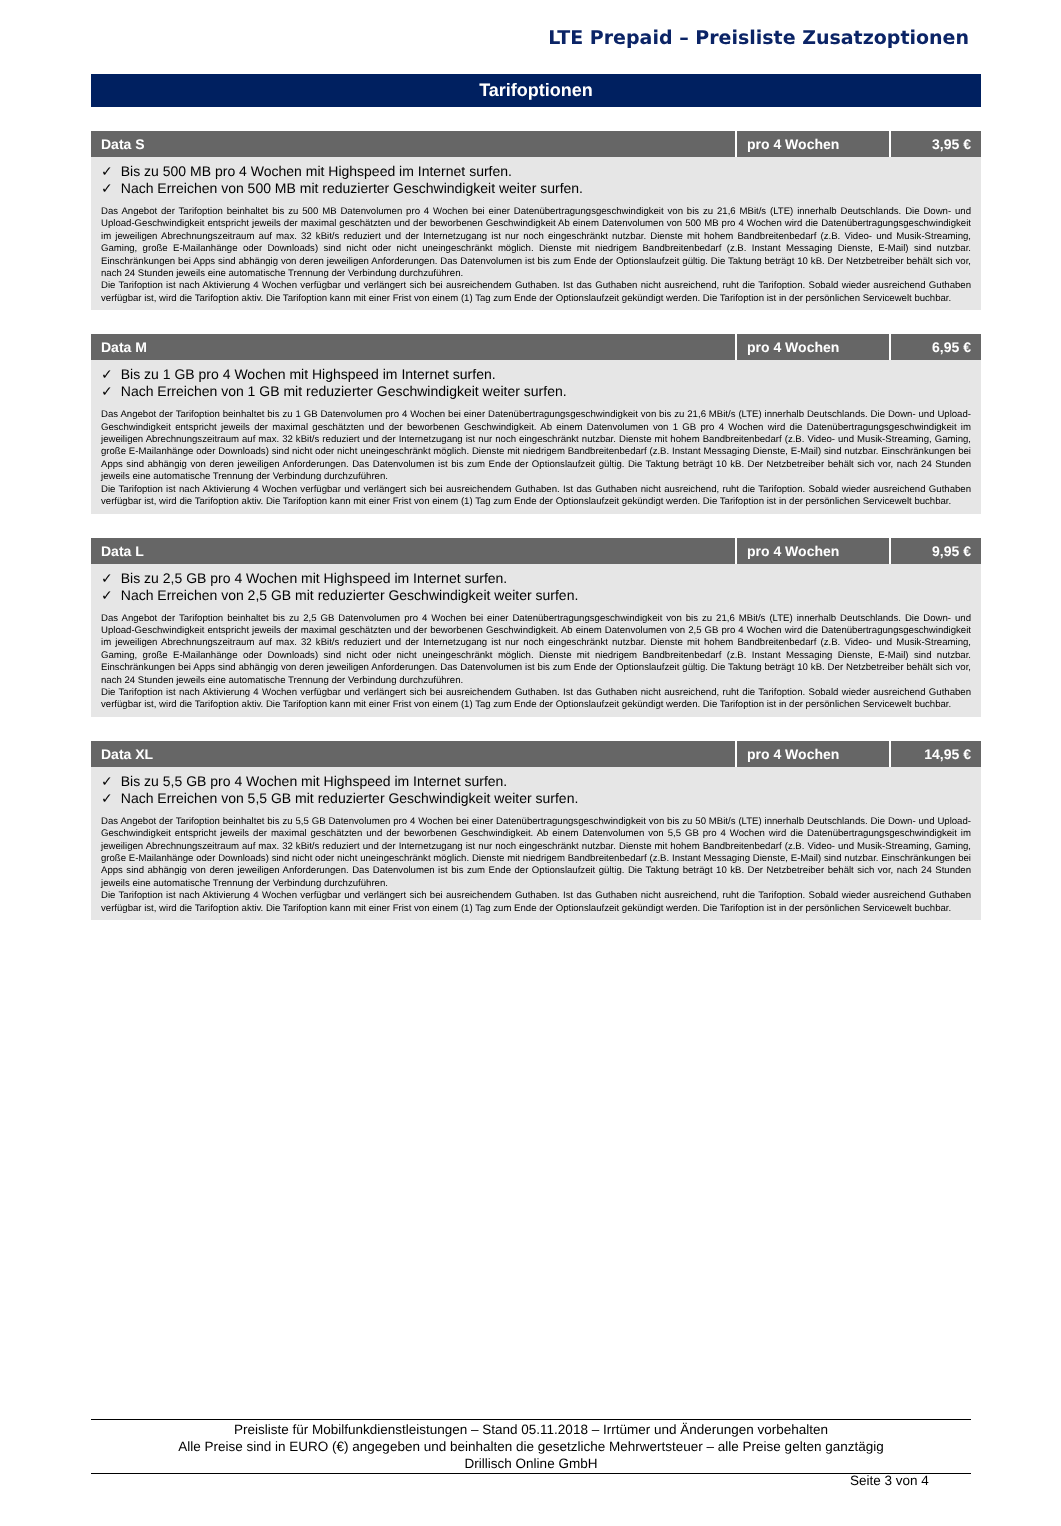LTE Prepaid – Preisliste Zusatzoptionen
Tarifoptionen
| Data S | pro 4 Wochen | 3,95 € |
| --- | --- | --- |
| ✓ Bis zu 500 MB pro 4 Wochen mit Highspeed im Internet surfen. ✓ Nach Erreichen von 500 MB mit reduzierter Geschwindigkeit weiter surfen. Das Angebot der Tarifoption beinhaltet bis zu 500 MB Datenvolumen pro 4 Wochen bei einer Datenübertragungsgeschwindigkeit von bis zu 21,6 MBit/s (LTE) innerhalb Deutschlands. Die Down- und Upload-Geschwindigkeit entspricht jeweils der maximal geschätzten und der beworbenen Geschwindigkeit Ab einem Datenvolumen von 500 MB pro 4 Wochen wird die Datenübertragungsgeschwindigkeit im jeweiligen Abrechnungszeitraum auf max. 32 kBit/s reduziert und der Internetzugang ist nur noch eingeschränkt nutzbar. Dienste mit hohem Bandbreitenbedarf (z.B. Video- und Musik-Streaming, Gaming, große E-Mailanhänge oder Downloads) sind nicht oder nicht uneingeschränkt möglich. Dienste mit niedrigem Bandbreitenbedarf (z.B. Instant Messaging Dienste, E-Mail) sind nutzbar. Einschränkungen bei Apps sind abhängig von deren jeweiligen Anforderungen. Das Datenvolumen ist bis zum Ende der Optionslaufzeit gültig. Die Taktung beträgt 10 kB. Der Netzbetreiber behält sich vor, nach 24 Stunden jeweils eine automatische Trennung der Verbindung durchzuführen. Die Tarifoption ist nach Aktivierung 4 Wochen verfügbar und verlängert sich bei ausreichendem Guthaben. Ist das Guthaben nicht ausreichend, ruht die Tarifoption. Sobald wieder ausreichend Guthaben verfügbar ist, wird die Tarifoption aktiv. Die Tarifoption kann mit einer Frist von einem (1) Tag zum Ende der Optionslaufzeit gekündigt werden. Die Tarifoption ist in der persönlichen Servicewelt buchbar. | | |
| Data M | pro 4 Wochen | 6,95 € |
| --- | --- | --- |
| ✓ Bis zu 1 GB pro 4 Wochen mit Highspeed im Internet surfen. ✓ Nach Erreichen von 1 GB mit reduzierter Geschwindigkeit weiter surfen. Das Angebot der Tarifoption beinhaltet bis zu 1 GB Datenvolumen pro 4 Wochen bei einer Datenübertragungsgeschwindigkeit von bis zu 21,6 MBit/s (LTE) innerhalb Deutschlands. Die Down- und Upload-Geschwindigkeit entspricht jeweils der maximal geschätzten und der beworbenen Geschwindigkeit. Ab einem Datenvolumen von 1 GB pro 4 Wochen wird die Datenübertragungsgeschwindigkeit im jeweiligen Abrechnungszeitraum auf max. 32 kBit/s reduziert und der Internetzugang ist nur noch eingeschränkt nutzbar. Dienste mit hohem Bandbreitenbedarf (z.B. Video- und Musik-Streaming, Gaming, große E-Mailanhänge oder Downloads) sind nicht oder nicht uneingeschränkt möglich. Dienste mit niedrigem Bandbreitenbedarf (z.B. Instant Messaging Dienste, E-Mail) sind nutzbar. Einschränkungen bei Apps sind abhängig von deren jeweiligen Anforderungen. Das Datenvolumen ist bis zum Ende der Optionslaufzeit gültig. Die Taktung beträgt 10 kB. Der Netzbetreiber behält sich vor, nach 24 Stunden jeweils eine automatische Trennung der Verbindung durchzuführen. Die Tarifoption ist nach Aktivierung 4 Wochen verfügbar und verlängert sich bei ausreichendem Guthaben. Ist das Guthaben nicht ausreichend, ruht die Tarifoption. Sobald wieder ausreichend Guthaben verfügbar ist, wird die Tarifoption aktiv. Die Tarifoption kann mit einer Frist von einem (1) Tag zum Ende der Optionslaufzeit gekündigt werden. Die Tarifoption ist in der persönlichen Servicewelt buchbar. | | |
| Data L | pro 4 Wochen | 9,95 € |
| --- | --- | --- |
| ✓ Bis zu 2,5 GB pro 4 Wochen mit Highspeed im Internet surfen. ✓ Nach Erreichen von 2,5 GB mit reduzierter Geschwindigkeit weiter surfen. Das Angebot der Tarifoption beinhaltet bis zu 2,5 GB Datenvolumen pro 4 Wochen bei einer Datenübertragungsgeschwindigkeit von bis zu 21,6 MBit/s (LTE) innerhalb Deutschlands. Die Down- und Upload-Geschwindigkeit entspricht jeweils der maximal geschätzten und der beworbenen Geschwindigkeit. Ab einem Datenvolumen von 2,5 GB pro 4 Wochen wird die Datenübertragungsgeschwindigkeit im jeweiligen Abrechnungszeitraum auf max. 32 kBit/s reduziert und der Internetzugang ist nur noch eingeschränkt nutzbar. Dienste mit hohem Bandbreitenbedarf (z.B. Video- und Musik-Streaming, Gaming, große E-Mailanhänge oder Downloads) sind nicht oder nicht uneingeschränkt möglich. Dienste mit niedrigem Bandbreitenbedarf (z.B. Instant Messaging Dienste, E-Mail) sind nutzbar. Einschränkungen bei Apps sind abhängig von deren jeweiligen Anforderungen. Das Datenvolumen ist bis zum Ende der Optionslaufzeit gültig. Die Taktung beträgt 10 kB. Der Netzbetreiber behält sich vor, nach 24 Stunden jeweils eine automatische Trennung der Verbindung durchzuführen. Die Tarifoption ist nach Aktivierung 4 Wochen verfügbar und verlängert sich bei ausreichendem Guthaben. Ist das Guthaben nicht ausreichend, ruht die Tarifoption. Sobald wieder ausreichend Guthaben verfügbar ist, wird die Tarifoption aktiv. Die Tarifoption kann mit einer Frist von einem (1) Tag zum Ende der Optionslaufzeit gekündigt werden. Die Tarifoption ist in der persönlichen Servicewelt buchbar. | | |
| Data XL | pro 4 Wochen | 14,95 € |
| --- | --- | --- |
| ✓ Bis zu 5,5 GB pro 4 Wochen mit Highspeed im Internet surfen. ✓ Nach Erreichen von 5,5 GB mit reduzierter Geschwindigkeit weiter surfen. Das Angebot der Tarifoption beinhaltet bis zu 5,5 GB Datenvolumen pro 4 Wochen bei einer Datenübertragungsgeschwindigkeit von bis zu 50 MBit/s (LTE) innerhalb Deutschlands. Die Down- und Upload-Geschwindigkeit entspricht jeweils der maximal geschätzten und der beworbenen Geschwindigkeit. Ab einem Datenvolumen von 5,5 GB pro 4 Wochen wird die Datenübertragungsgeschwindigkeit im jeweiligen Abrechnungszeitraum auf max. 32 kBit/s reduziert und der Internetzugang ist nur noch eingeschränkt nutzbar. Dienste mit hohem Bandbreitenbedarf (z.B. Video- und Musik-Streaming, Gaming, große E-Mailanhänge oder Downloads) sind nicht oder nicht uneingeschränkt möglich. Dienste mit niedrigem Bandbreitenbedarf (z.B. Instant Messaging Dienste, E-Mail) sind nutzbar. Einschränkungen bei Apps sind abhängig von deren jeweiligen Anforderungen. Das Datenvolumen ist bis zum Ende der Optionslaufzeit gültig. Die Taktung beträgt 10 kB. Der Netzbetreiber behält sich vor, nach 24 Stunden jeweils eine automatische Trennung der Verbindung durchzuführen. Die Tarifoption ist nach Aktivierung 4 Wochen verfügbar und verlängert sich bei ausreichendem Guthaben. Ist das Guthaben nicht ausreichend, ruht die Tarifoption. Sobald wieder ausreichend Guthaben verfügbar ist, wird die Tarifoption aktiv. Die Tarifoption kann mit einer Frist von einem (1) Tag zum Ende der Optionslaufzeit gekündigt werden. Die Tarifoption ist in der persönlichen Servicewelt buchbar. | | |
Preisliste für Mobilfunkdienstleistungen – Stand 05.11.2018 – Irrtümer und Änderungen vorbehalten
Alle Preise sind in EURO (€) angegeben und beinhalten die gesetzliche Mehrwertsteuer – alle Preise gelten ganztägig
Drillisch Online GmbH
Seite 3 von 4